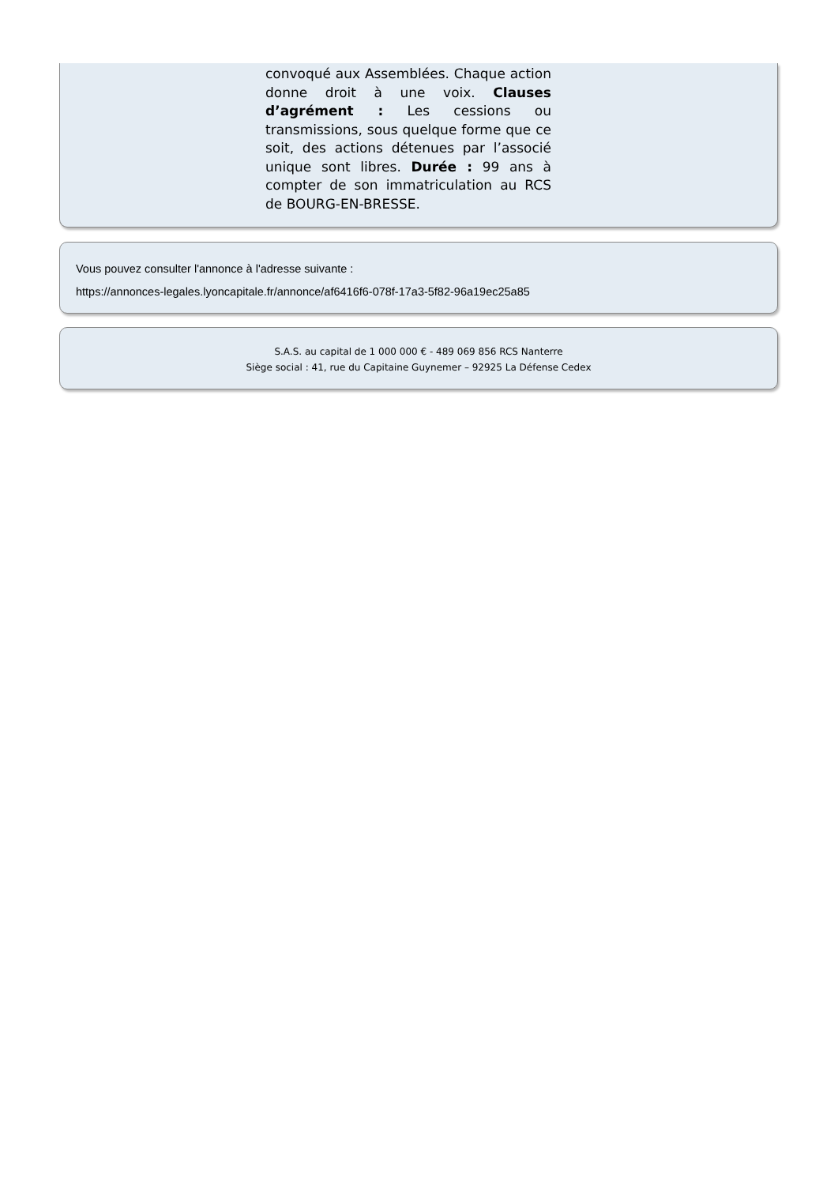convoqué aux Assemblées. Chaque action donne droit à une voix. Clauses d’agrément : Les cessions ou transmissions, sous quelque forme que ce soit, des actions détenues par l’associé unique sont libres. Durée : 99 ans à compter de son immatriculation au RCS de BOURG-EN-BRESSE.
Vous pouvez consulter l'annonce à l'adresse suivante :
https://annonces-legales.lyoncapitale.fr/annonce/af6416f6-078f-17a3-5f82-96a19ec25a85
S.A.S. au capital de 1 000 000 € - 489 069 856 RCS Nanterre
Siège social : 41, rue du Capitaine Guynemer – 92925 La Défense Cedex